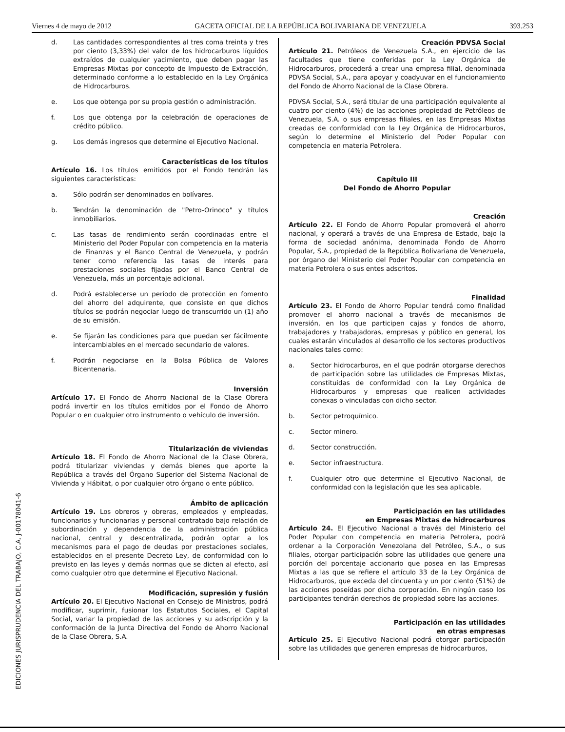Viernes 4 de mayo de 2012 GACETA OFICIAL DE LA REPÚBLICA BOLIVARIANA DE VENEZUELA 393.253
d. Las cantidades correspondientes al tres coma treinta y tres por ciento (3,33%) del valor de los hidrocarburos líquidos extraídos de cualquier yacimiento, que deben pagar las Empresas Mixtas por concepto de Impuesto de Extracción, determinado conforme a lo establecido en la Ley Orgánica de Hidrocarburos.
e. Los que obtenga por su propia gestión o administración.
f. Los que obtenga por la celebración de operaciones de crédito público.
g. Los demás ingresos que determine el Ejecutivo Nacional.
Características de los títulos
Artículo 16. Los títulos emitidos por el Fondo tendrán las siguientes características:
a. Sólo podrán ser denominados en bolívares.
b. Tendrán la denominación de "Petro-Orinoco" y títulos inmobiliarios.
c. Las tasas de rendimiento serán coordinadas entre el Ministerio del Poder Popular con competencia en la materia de Finanzas y el Banco Central de Venezuela, y podrán tener como referencia las tasas de interés para prestaciones sociales fijadas por el Banco Central de Venezuela, más un porcentaje adicional.
d. Podrá establecerse un período de protección en fomento del ahorro del adquirente, que consiste en que dichos títulos se podrán negociar luego de transcurrido un (1) año de su emisión.
e. Se fijarán las condiciones para que puedan ser fácilmente intercambiables en el mercado secundario de valores.
f. Podrán negociarse en la Bolsa Pública de Valores Bicentenaria.
Inversión
Artículo 17. El Fondo de Ahorro Nacional de la Clase Obrera podrá invertir en los títulos emitidos por el Fondo de Ahorro Popular o en cualquier otro instrumento o vehículo de inversión.
Titularización de viviendas
Artículo 18. El Fondo de Ahorro Nacional de la Clase Obrera, podrá titularizar viviendas y demás bienes que aporte la República a través del Órgano Superior del Sistema Nacional de Vivienda y Hábitat, o por cualquier otro órgano o ente público.
Ámbito de aplicación
Artículo 19. Los obreros y obreras, empleados y empleadas, funcionarios y funcionarias y personal contratado bajo relación de subordinación y dependencia de la administración pública nacional, central y descentralizada, podrán optar a los mecanismos para el pago de deudas por prestaciones sociales, establecidos en el presente Decreto Ley, de conformidad con lo previsto en las leyes y demás normas que se dicten al efecto, así como cualquier otro que determine el Ejecutivo Nacional.
Modificación, supresión y fusión
Artículo 20. El Ejecutivo Nacional en Consejo de Ministros, podrá modificar, suprimir, fusionar los Estatutos Sociales, el Capital Social, variar la propiedad de las acciones y su adscripción y la conformación de la Junta Directiva del Fondo de Ahorro Nacional de la Clase Obrera, S.A.
Creación PDVSA Social
Artículo 21. Petróleos de Venezuela S.A., en ejercicio de las facultades que tiene conferidas por la Ley Orgánica de Hidrocarburos, procederá a crear una empresa filial, denominada PDVSA Social, S.A., para apoyar y coadyuvar en el funcionamiento del Fondo de Ahorro Nacional de la Clase Obrera.
PDVSA Social, S.A., será titular de una participación equivalente al cuatro por ciento (4%) de las acciones propiedad de Petróleos de Venezuela, S.A. o sus empresas filiales, en las Empresas Mixtas creadas de conformidad con la Ley Orgánica de Hidrocarburos, según lo determine el Ministerio del Poder Popular con competencia en materia Petrolera.
Capítulo III
Del Fondo de Ahorro Popular
Creación
Artículo 22. El Fondo de Ahorro Popular promoverá el ahorro nacional, y operará a través de una Empresa de Estado, bajo la forma de sociedad anónima, denominada Fondo de Ahorro Popular, S.A., propiedad de la República Bolivariana de Venezuela, por órgano del Ministerio del Poder Popular con competencia en materia Petrolera o sus entes adscritos.
Finalidad
Artículo 23. El Fondo de Ahorro Popular tendrá como finalidad promover el ahorro nacional a través de mecanismos de inversión, en los que participen cajas y fondos de ahorro, trabajadores y trabajadoras, empresas y público en general, los cuales estarán vinculados al desarrollo de los sectores productivos nacionales tales como:
a. Sector hidrocarburos, en el que podrán otorgarse derechos de participación sobre las utilidades de Empresas Mixtas, constituidas de conformidad con la Ley Orgánica de Hidrocarburos y empresas que realicen actividades conexas o vinculadas con dicho sector.
b. Sector petroquímico.
c. Sector minero.
d. Sector construcción.
e. Sector infraestructura.
f. Cualquier otro que determine el Ejecutivo Nacional, de conformidad con la legislación que les sea aplicable.
Participación en las utilidades
en Empresas Mixtas de hidrocarburos
Artículo 24. El Ejecutivo Nacional a través del Ministerio del Poder Popular con competencia en materia Petrolera, podrá ordenar a la Corporación Venezolana del Petróleo, S.A., o sus filiales, otorgar participación sobre las utilidades que genere una porción del porcentaje accionario que posea en las Empresas Mixtas a las que se refiere el artículo 33 de la Ley Orgánica de Hidrocarburos, que exceda del cincuenta y un por ciento (51%) de las acciones poseídas por dicha corporación. En ningún caso los participantes tendrán derechos de propiedad sobre las acciones.
Participación en las utilidades
en otras empresas
Artículo 25. El Ejecutivo Nacional podrá otorgar participación sobre las utilidades que generen empresas de hidrocarburos,
EDICIONES JURISPRUDENCIA DEL TRABAJO, C.A. J-00178041-6